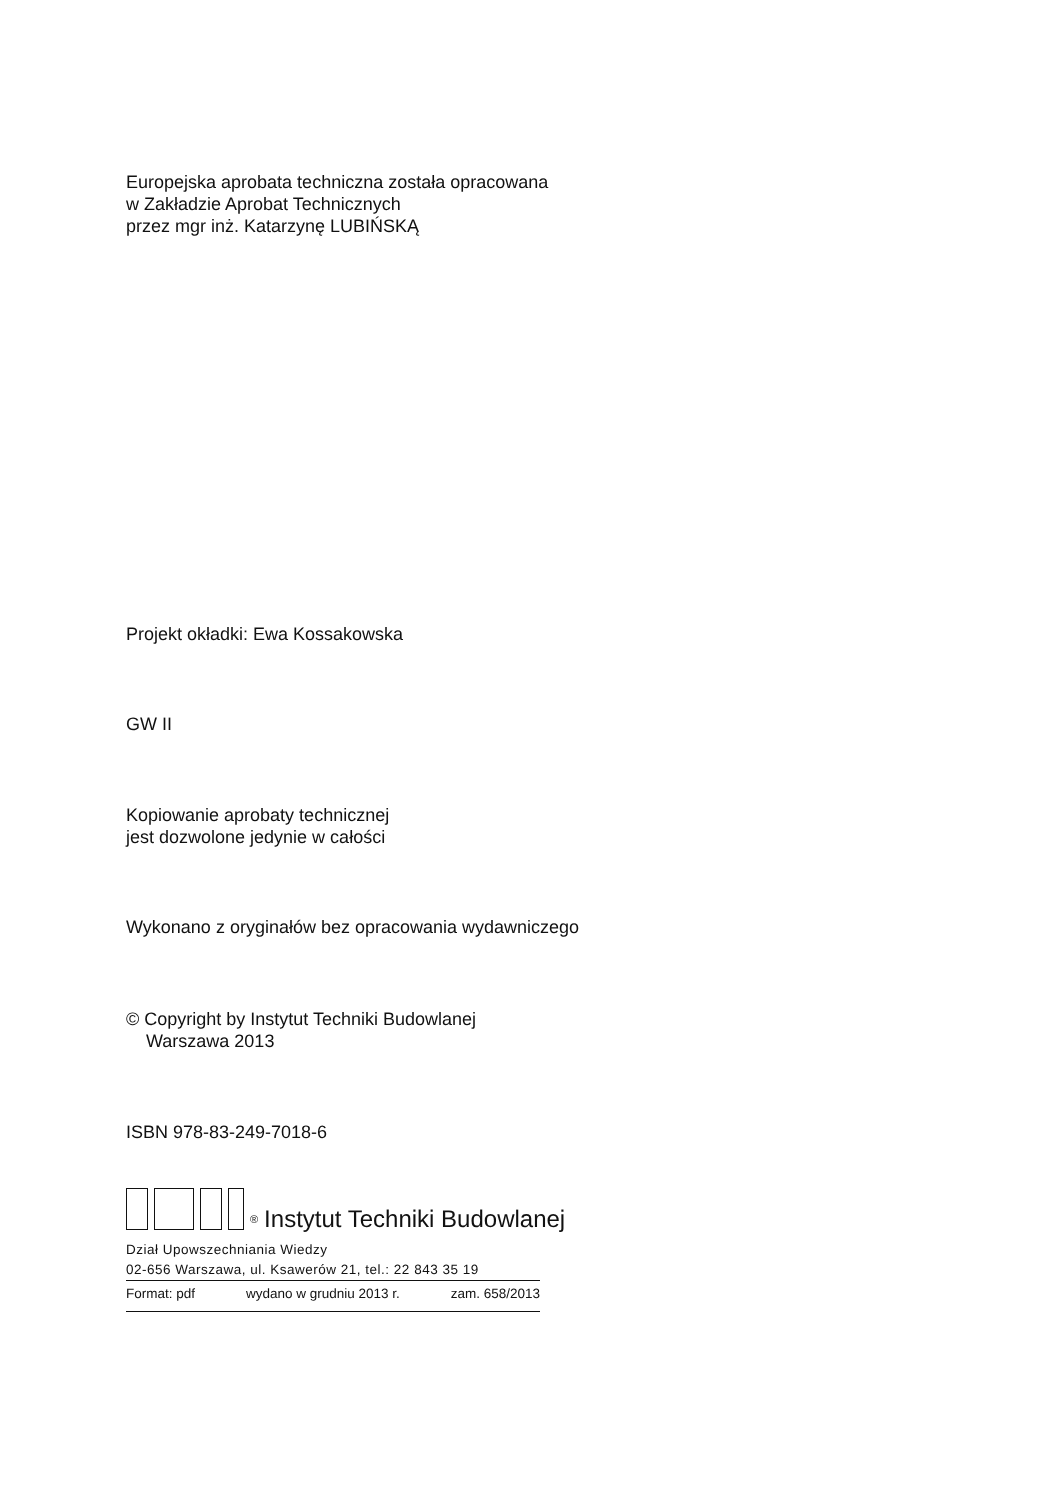Europejska aprobata techniczna została opracowana
w Zakładzie Aprobat Technicznych
przez mgr inż. Katarzynę LUBIŃSKĄ
Projekt okładki: Ewa Kossakowska
GW II
Kopiowanie aprobaty technicznej
jest dozwolone jedynie w całości
Wykonano z oryginałów bez opracowania wydawniczego
© Copyright by Instytut Techniki Budowlanej
Warszawa 2013
ISBN 978-83-249-7018-6
<sup>®</sup> Instytut Techniki Budowlanej
Dział Upowszechniania Wiedzy
02-656 Warszawa, ul. Ksawerów 21, tel.: 22 843 35 19
Format: pdf wydano w grudniu 2013 r. zam. 658/2013